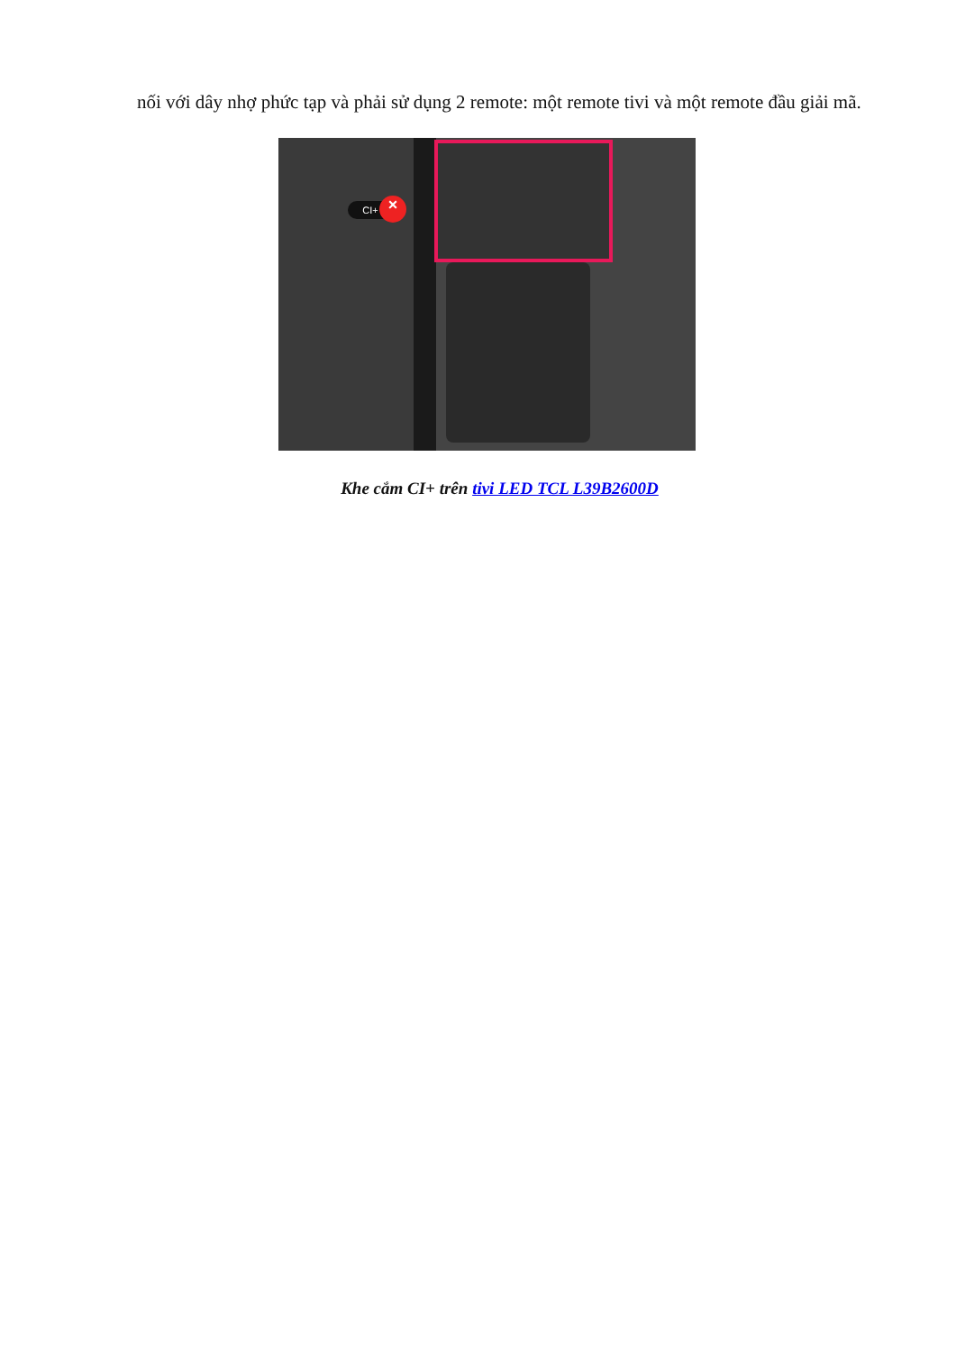nối với dây nhợ phức tạp và phải sử dụng 2 remote: một remote tivi và một remote đầu giải mã.
CI+ ×
Khe cắm CI+ trên tivi LED TCL L39B2600D